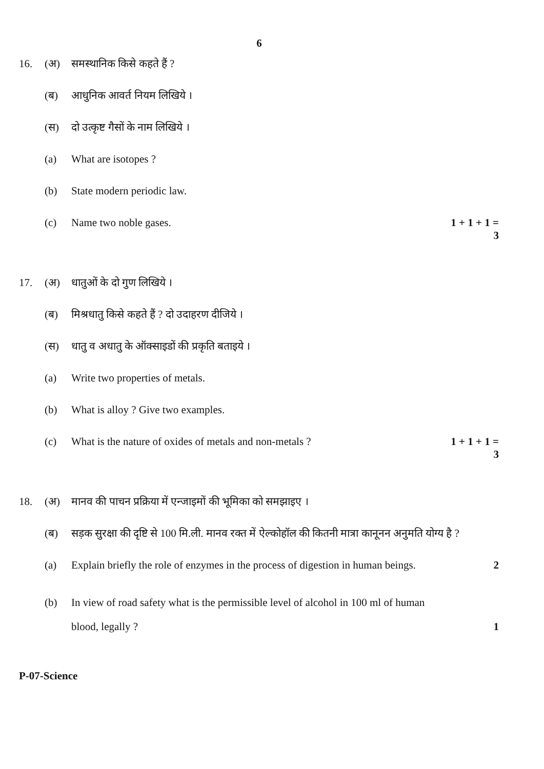6
16. (अ) समस्थानिक किसे कहते हैं ?
(ब) आधुनिक आवर्त नियम लिखिये ।
(स) दो उत्कृष्ट गैसों के नाम लिखिये ।
(a) What are isotopes ?
(b) State modern periodic law.
(c) Name two noble gases. 1 + 1 + 1 = 3
17. (अ) धातुओं के दो गुण लिखिये ।
(ब) मिश्रधातु किसे कहते हैं ? दो उदाहरण दीजिये ।
(स) धातु व अधातु के ऑक्साइडों की प्रकृति बताइये ।
(a) Write two properties of metals.
(b) What is alloy ? Give two examples.
(c) What is the nature of oxides of metals and non-metals ? 1 + 1 + 1 = 3
18. (अ) मानव की पाचन प्रक्रिया में एन्जाइमों की भूमिका को समझाइए ।
(ब) सड़क सुरक्षा की दृष्टि से 100 मि.ली. मानव रक्त में ऐल्कोहॉल की कितनी मात्रा कानूनन अनुमति योग्य है ?
(a) Explain briefly the role of enzymes in the process of digestion in human beings. 2
(b) In view of road safety what is the permissible level of alcohol in 100 ml of human
blood, legally ? 1
P-07-Science